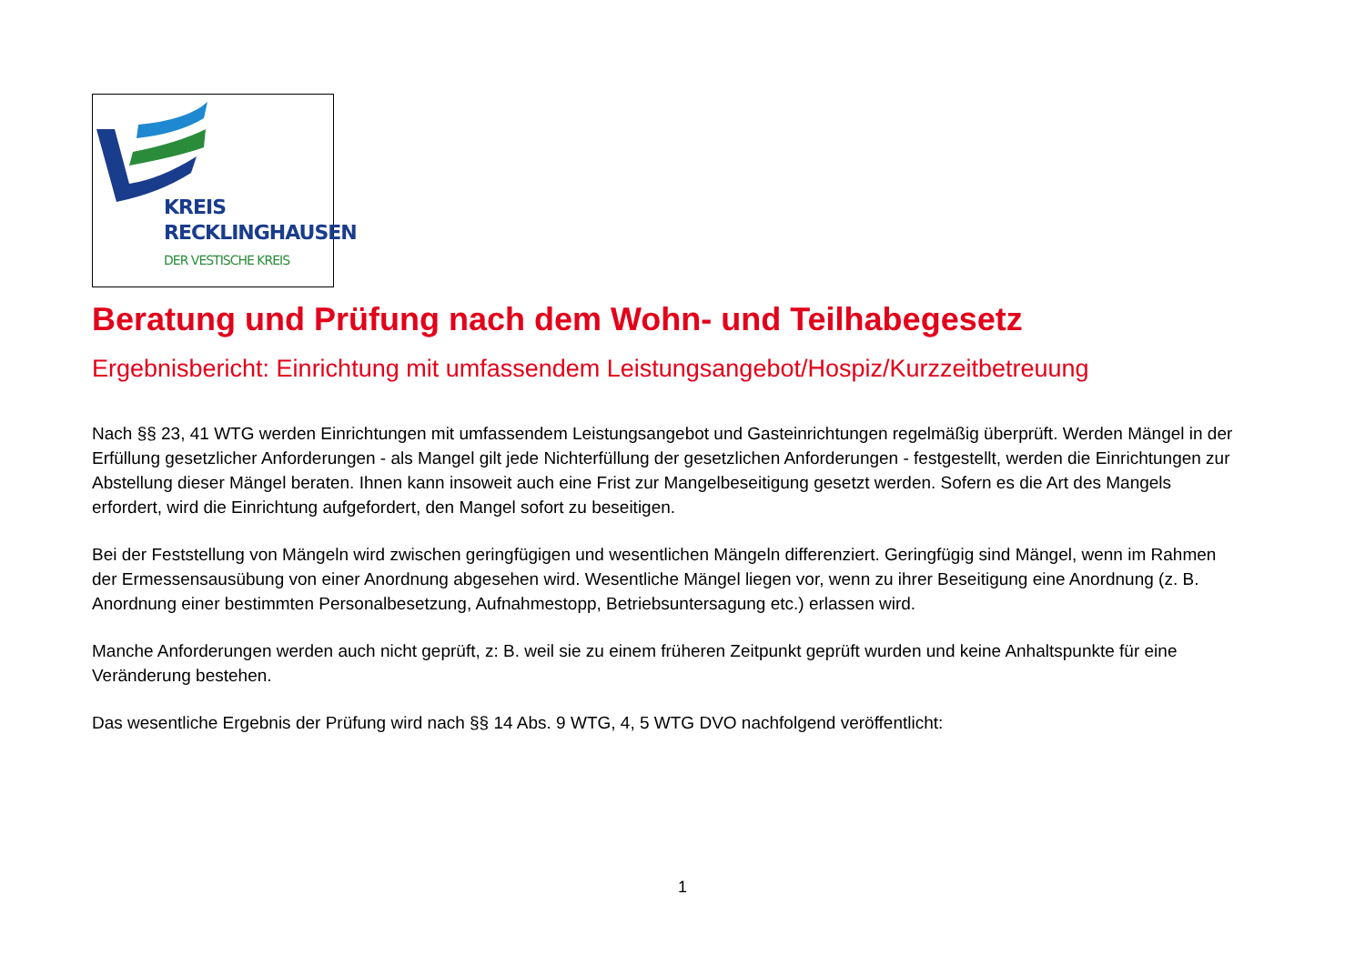KREIS
RECKLINGHAUSEN
DER VESTISCHE KREIS
Beratung und Prüfung nach dem Wohn- und Teilhabegesetz
Ergebnisbericht: Einrichtung mit umfassendem Leistungsangebot/Hospiz/Kurzzeitbetreuung
Nach §§ 23, 41 WTG werden Einrichtungen mit umfassendem Leistungsangebot und Gasteinrichtungen regelmäßig überprüft. Werden Mängel in der Erfüllung gesetzlicher Anforderungen - als Mangel gilt jede Nichterfüllung der gesetzlichen Anforderungen - festgestellt, werden die Einrichtungen zur Abstellung dieser Mängel beraten. Ihnen kann insoweit auch eine Frist zur Mangelbeseitigung gesetzt werden. Sofern es die Art des Mangels erfordert, wird die Einrichtung aufgefordert, den Mangel sofort zu beseitigen.
Bei der Feststellung von Mängeln wird zwischen geringfügigen und wesentlichen Mängeln differenziert. Geringfügig sind Mängel, wenn im Rahmen der Ermessensausübung von einer Anordnung abgesehen wird. Wesentliche Mängel liegen vor, wenn zu ihrer Beseitigung eine Anordnung (z. B. Anordnung einer bestimmten Personalbesetzung, Aufnahmestopp, Betriebsuntersagung etc.) erlassen wird.
Manche Anforderungen werden auch nicht geprüft, z: B. weil sie zu einem früheren Zeitpunkt geprüft wurden und keine Anhaltspunkte für eine Veränderung bestehen.
Das wesentliche Ergebnis der Prüfung wird nach §§ 14 Abs. 9 WTG, 4, 5 WTG DVO nachfolgend veröffentlicht:
1